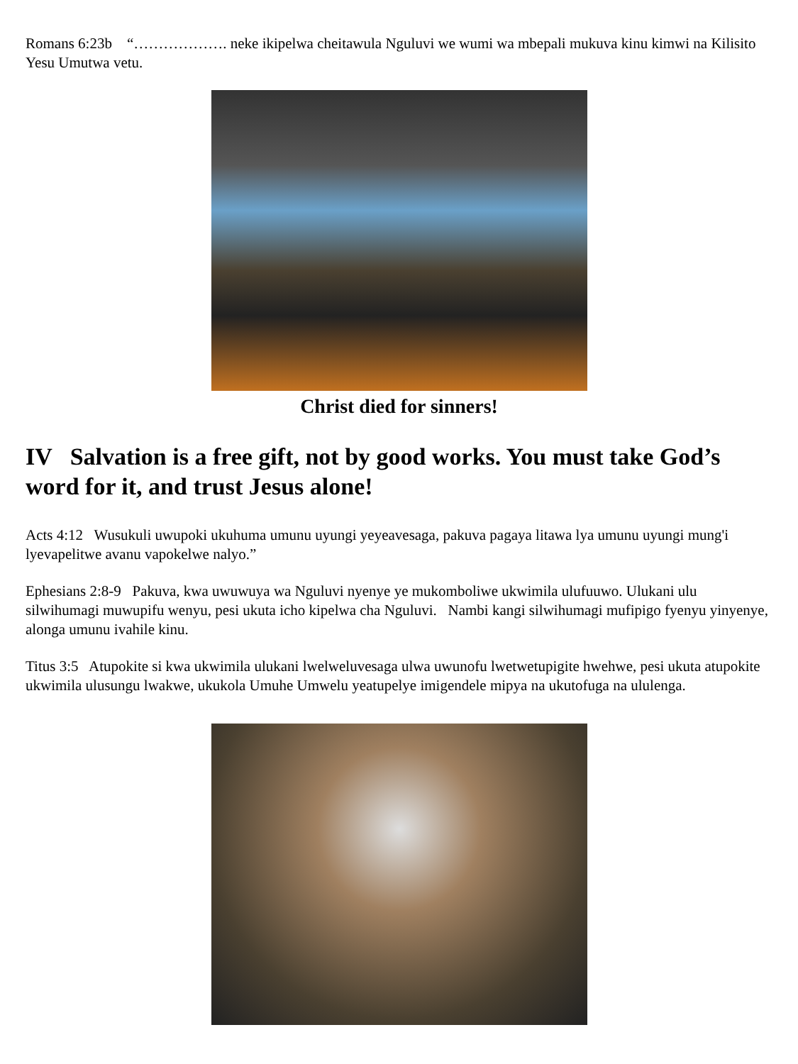Romans 6:23b “………………. neke ikipelwa cheitawula Nguluvi we wumi wa mbepali mukuva kinu kimwi na Kilisito Yesu Umutwa vetu.
Christ died for sinners!
IV Salvation is a free gift, not by good works. You must take God’s word for it, and trust Jesus alone!
Acts 4:12 Wusukuli uwupoki ukuhuma umunu uyungi yeyeavesaga, pakuva pagaya litawa lya umunu uyungi mung'i lyevapelitwe avanu vapokelwe nalyo.”
Ephesians 2:8-9 Pakuva, kwa uwuwuya wa Nguluvi nyenye ye mukomboliwe ukwimila ulufuuwo. Ulukani ulu silwihumagi muwupifu wenyu, pesi ukuta icho kipelwa cha Nguluvi. Nambi kangi silwihumagi mufipigo fyenyu yinyenye, alonga umunu ivahile kinu.
Titus 3:5 Atupokite si kwa ukwimila ulukani lwelweluvesaga ulwa uwunofu lwetwetupigite hwehwe, pesi ukuta atupokite ukwimila ulusungu lwakwe, ukukola Umuhe Umwelu yeatupelye imigendele mipya na ukutofuga na ululenga.